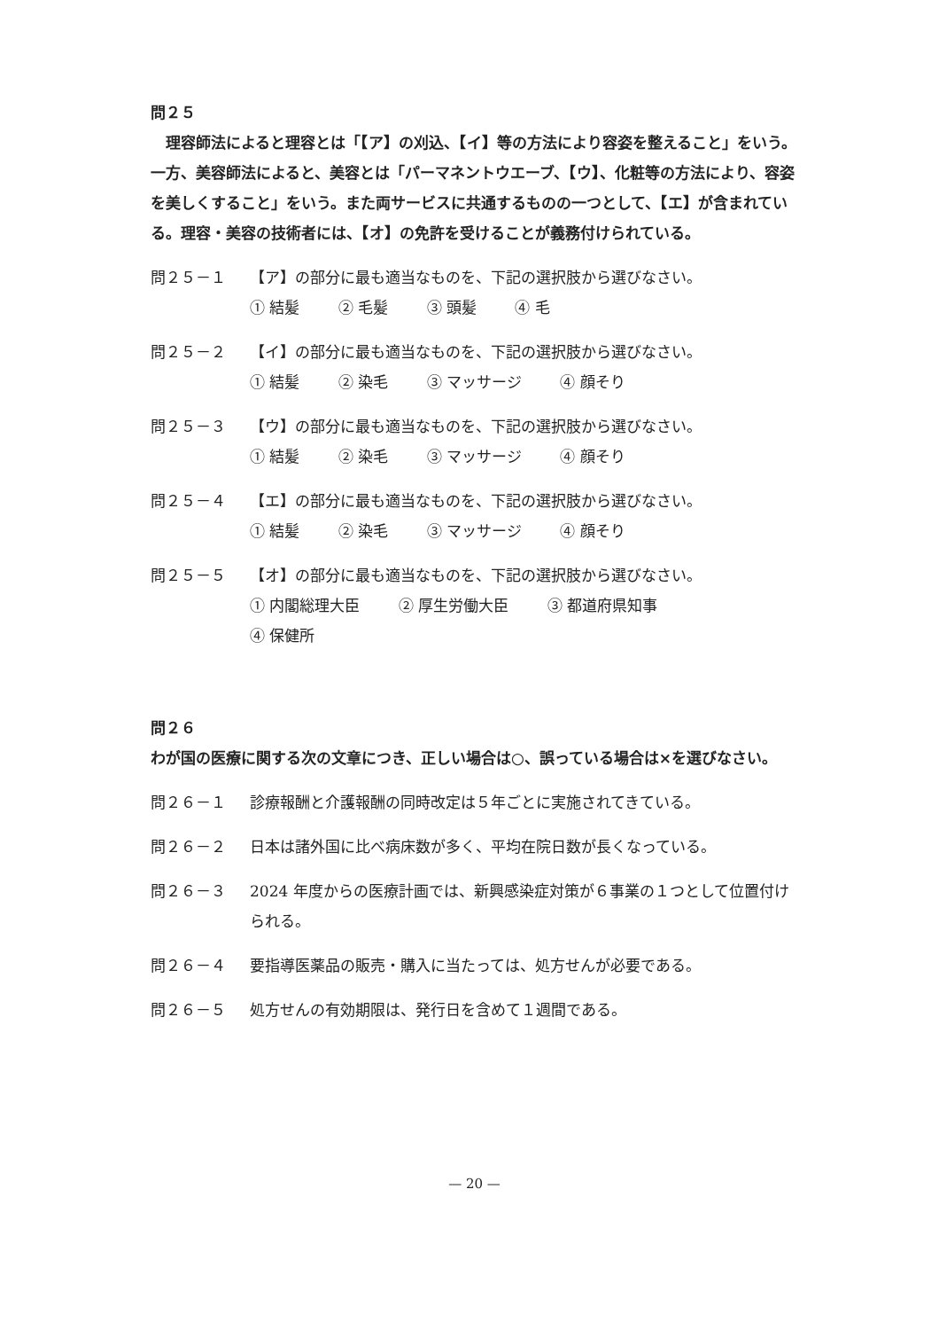問２５
　理容師法によると理容とは「【ア】の刈込、【イ】等の方法により容姿を整えること」をいう。一方、美容師法によると、美容とは「パーマネントウエーブ、【ウ】、化粧等の方法により、容姿を美しくすること」をいう。また両サービスに共通するものの一つとして、【エ】が含まれている。理容・美容の技術者には、【オ】の免許を受けることが義務付けられている。
問２５－１ 【ア】の部分に最も適当なものを、下記の選択肢から選びなさい。
① 結髪 ② 毛髪 ③ 頭髪 ④ 毛
問２５－２ 【イ】の部分に最も適当なものを、下記の選択肢から選びなさい。
① 結髪 ② 染毛 ③ マッサージ ④ 顔そり
問２５－３ 【ウ】の部分に最も適当なものを、下記の選択肢から選びなさい。
① 結髪 ② 染毛 ③ マッサージ ④ 顔そり
問２５－４ 【エ】の部分に最も適当なものを、下記の選択肢から選びなさい。
① 結髪 ② 染毛 ③ マッサージ ④ 顔そり
問２５－５ 【オ】の部分に最も適当なものを、下記の選択肢から選びなさい。
① 内閣総理大臣 ② 厚生労働大臣 ③ 都道府県知事
④ 保健所
問２６
わが国の医療に関する次の文章につき、正しい場合は○、誤っている場合は×を選びなさい。
問２６－１ 診療報酬と介護報酬の同時改定は５年ごとに実施されてきている。
問２６－２ 日本は諸外国に比べ病床数が多く、平均在院日数が長くなっている。
問２６－３ 2024 年度からの医療計画では、新興感染症対策が６事業の１つとして位置付けられる。
問２６－４ 要指導医薬品の販売・購入に当たっては、処方せんが必要である。
問２６－５ 処方せんの有効期限は、発行日を含めて１週間である。
— 20 —